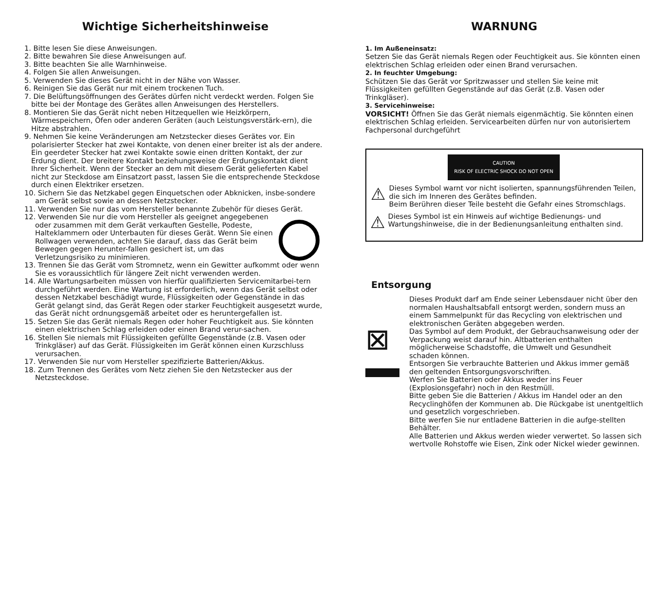Wichtige Sicherheitshinweise
1. Bitte lesen Sie diese Anweisungen.
2. Bitte bewahren Sie diese Anweisungen auf.
3. Bitte beachten Sie alle Warnhinweise.
4. Folgen Sie allen Anweisungen.
5. Verwenden Sie dieses Gerät nicht in der Nähe von Wasser.
6. Reinigen Sie das Gerät nur mit einem trockenen Tuch.
7. Die Belüftungsöffnungen des Gerätes dürfen nicht verdeckt werden. Folgen Sie bitte bei der Montage des Gerätes allen Anweisungen des Herstellers.
8. Montieren Sie das Gerät nicht neben Hitzequellen wie Heizkörpern, Wärmespeichern, Öfen oder anderen Geräten (auch Leistungsverstärk-ern), die Hitze abstrahlen.
9. Nehmen Sie keine Veränderungen am Netzstecker dieses Gerätes vor. Ein polarisierter Stecker hat zwei Kontakte, von denen einer breiter ist als der andere. Ein geerdeter Stecker hat zwei Kontakte sowie einen dritten Kontakt, der zur Erdung dient. Der breitere Kontakt beziehungsweise der Erdungskontakt dient Ihrer Sicherheit. Wenn der Stecker an dem mit diesem Gerät gelieferten Kabel nicht zur Steckdose am Einsatzort passt, lassen Sie die entsprechende Steckdose durch einen Elektriker ersetzen.
10. Sichern Sie das Netzkabel gegen Einquetschen oder Abknicken, insbe-sondere am Gerät selbst sowie an dessen Netzstecker.
11. Verwenden Sie nur das vom Hersteller benannte Zubehör für dieses Gerät.
12. Verwenden Sie nur die vom Hersteller als geeignet angegebenen oder zusammen mit dem Gerät verkauften Gestelle, Podeste, Halteklammern oder Unterbauten für dieses Gerät. Wenn Sie einen Rollwagen verwenden, achten Sie darauf, dass das Gerät beim Bewegen gegen Herunter-fallen gesichert ist, um das Verletzungsrisiko zu minimieren.
13. Trennen Sie das Gerät vom Stromnetz, wenn ein Gewitter aufkommt oder wenn Sie es voraussichtlich für längere Zeit nicht verwenden werden.
14. Alle Wartungsarbeiten müssen von hierfür qualifizierten Servicemitarbei-tern durchgeführt werden. Eine Wartung ist erforderlich, wenn das Gerät selbst oder dessen Netzkabel beschädigt wurde, Flüssigkeiten oder Gegenstände in das Gerät gelangt sind, das Gerät Regen oder starker Feuchtigkeit ausgesetzt wurde, das Gerät nicht ordnungsgemäß arbeitet oder es heruntergefallen ist.
15. Setzen Sie das Gerät niemals Regen oder hoher Feuchtigkeit aus. Sie könnten einen elektrischen Schlag erleiden oder einen Brand verur-sachen.
16. Stellen Sie niemals mit Flüssigkeiten gefüllte Gegenstände (z.B. Vasen oder Trinkgläser) auf das Gerät. Flüssigkeiten im Gerät können einen Kurzschluss verursachen.
17. Verwenden Sie nur vom Hersteller spezifizierte Batterien/Akkus.
18. Zum Trennen des Gerätes vom Netz ziehen Sie den Netzstecker aus der Netzsteckdose.
WARNUNG
1. Im Außeneinsatz:
Setzen Sie das Gerät niemals Regen oder Feuchtigkeit aus. Sie könnten einen elektrischen Schlag erleiden oder einen Brand verursachen.
2. In feuchter Umgebung:
Schützen Sie das Gerät vor Spritzwasser und stellen Sie keine mit Flüssigkeiten gefüllten Gegenstände auf das Gerät (z.B. Vasen oder Trinkgläser).
3. Servicehinweise:
VORSICHT! Öffnen Sie das Gerät niemals eigenmächtig. Sie könnten einen elektrischen Schlag erleiden. Servicearbeiten dürfen nur von autorisiertem Fachpersonal durchgeführt
CAUTION
RISK OF ELECTRIC SHOCK DO NOT OPEN
⚠
Dieses Symbol warnt vor nicht isolierten, spannungsführenden Teilen, die sich im Inneren des Gerätes befinden.
Beim Berühren dieser Teile besteht die Gefahr eines Stromschlags.
⚠
Dieses Symbol ist ein Hinweis auf wichtige Bedienungs- und Wartungshinweise, die in der Bedienungsanleitung enthalten sind.
Entsorgung
⊠
Dieses Produkt darf am Ende seiner Lebensdauer nicht über den normalen Haushaltsabfall entsorgt werden, sondern muss an einem Sammelpunkt für das Recycling von elektrischen und elektronischen Geräten abgegeben werden.
Das Symbol auf dem Produkt, der Gebrauchsanweisung oder der Verpackung weist darauf hin. Altbatterien enthalten möglicherweise Schadstoffe, die Umwelt und Gesundheit schaden können.
Entsorgen Sie verbrauchte Batterien und Akkus immer gemäß den geltenden Entsorgungsvorschriften.
Werfen Sie Batterien oder Akkus weder ins Feuer (Explosionsgefahr) noch in den Restmüll.
Bitte geben Sie die Batterien / Akkus im Handel oder an den Recyclinghöfen der Kommunen ab. Die Rückgabe ist unentgeltlich und gesetzlich vorgeschrieben.
Bitte werfen Sie nur entladene Batterien in die aufge-stellten Behälter.
Alle Batterien und Akkus werden wieder verwertet. So lassen sich wertvolle Rohstoffe wie Eisen, Zink oder Nickel wieder gewinnen.